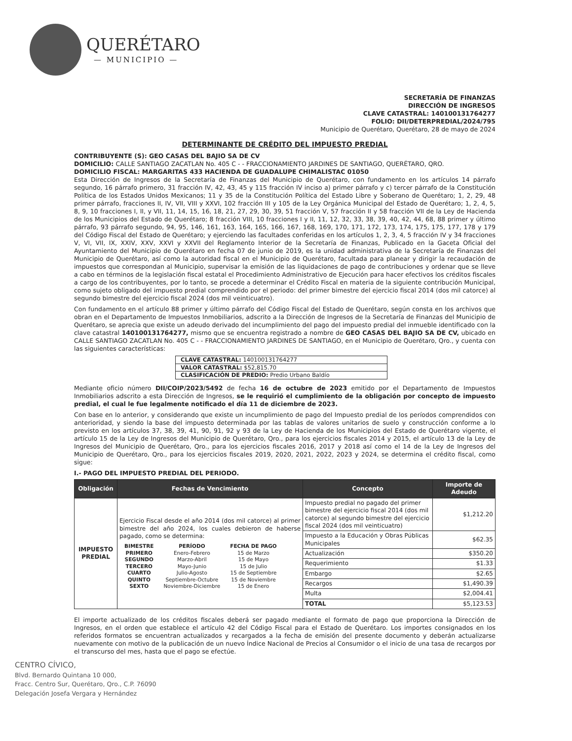QUERÉTARO
— MUNICIPIO —
SECRETARÍA DE FINANZAS
DIRECCIÓN DE INGRESOS
CLAVE CATASTRAL: 140100131764277
FOLIO: DII/DETERPREDIAL/2024/795
Municipio de Querétaro, Querétaro, 28 de mayo de 2024
DETERMINANTE DE CRÉDITO DEL IMPUESTO PREDIAL
CONTRIBUYENTE (S): GEO CASAS DEL BAJIO SA DE CV
DOMICILIO: CALLE SANTIAGO ZACATLAN No. 405 C - - FRACCIONAMIENTO JARDINES DE SANTIAGO, QUERÉTARO, QRO.
DOMICILIO FISCAL: MARGARITAS 433 HACIENDA DE GUADALUPE CHIMALISTAC 01050
Esta Dirección de Ingresos de la Secretaría de Finanzas del Municipio de Querétaro, con fundamento en los artículos 14 párrafo segundo, 16 párrafo primero, 31 fracción IV, 42, 43, 45 y 115 fracción IV inciso a) primer párrafo y c) tercer párrafo de la Constitución Política de los Estados Unidos Mexicanos; 11 y 35 de la Constitución Política del Estado Libre y Soberano de Querétaro; 1, 2, 29, 48 primer párrafo, fracciones II, IV, VII, VIII y XXVI, 102 fracción III y 105 de la Ley Orgánica Municipal del Estado de Querétaro; 1, 2, 4, 5, 8, 9, 10 fracciones I, II, y VII, 11, 14, 15, 16, 18, 21, 27, 29, 30, 39, 51 fracción V, 57 fracción II y 58 fracción VII de la Ley de Hacienda de los Municipios del Estado de Querétaro; 8 fracción VIII, 10 fracciones I y II, 11, 12, 32, 33, 38, 39, 40, 42, 44, 68, 88 primer y último párrafo, 93 párrafo segundo, 94, 95, 146, 161, 163, 164, 165, 166, 167, 168, 169, 170, 171, 172, 173, 174, 175, 175, 177, 178 y 179 del Código Fiscal del Estado de Querétaro; y ejerciendo las facultades conferidas en los artículos 1, 2, 3, 4, 5 fracción IV y 34 fracciones V, VI, VII, IX, XXIV, XXV, XXVI y XXVII del Reglamento Interior de la Secretaría de Finanzas, Publicado en la Gaceta Oficial del Ayuntamiento del Municipio de Querétaro en fecha 07 de junio de 2019, es la unidad administrativa de la Secretaría de Finanzas del Municipio de Querétaro, así como la autoridad fiscal en el Municipio de Querétaro, facultada para planear y dirigir la recaudación de impuestos que correspondan al Municipio, supervisar la emisión de las liquidaciones de pago de contribuciones y ordenar que se lleve a cabo en términos de la legislación fiscal estatal el Procedimiento Administrativo de Ejecución para hacer efectivos los créditos fiscales a cargo de los contribuyentes, por lo tanto, se procede a determinar el Crédito Fiscal en materia de la siguiente contribución Municipal, como sujeto obligado del impuesto predial comprendido por el periodo: del primer bimestre del ejercicio fiscal 2014 (dos mil catorce) al segundo bimestre del ejercicio fiscal 2024 (dos mil veinticuatro).
Con fundamento en el artículo 88 primer y último párrafo del Código Fiscal del Estado de Querétaro, según consta en los archivos que obran en el Departamento de Impuestos Inmobiliarios, adscrito a la Dirección de Ingresos de la Secretaría de Finanzas del Municipio de Querétaro, se aprecia que existe un adeudo derivado del incumplimiento del pago del impuesto predial del inmueble identificado con la clave catastral 140100131764277, mismo que se encuentra registrado a nombre de GEO CASAS DEL BAJIO SA DE CV, ubicado en CALLE SANTIAGO ZACATLAN No. 405 C - - FRACCIONAMIENTO JARDINES DE SANTIAGO, en el Municipio de Querétaro, Qro., y cuenta con las siguientes características:
| CLAVE CATASTRAL: 140100131764277 |
| VALOR CATASTRAL: $52,815.70 |
| CLASIFICACIÓN DE PREDIO: Predio Urbano Baldío |
Mediante oficio número DII/COIP/2023/5492 de fecha 16 de octubre de 2023 emitido por el Departamento de Impuestos Inmobiliarios adscrito a esta Dirección de Ingresos, se le requirió el cumplimiento de la obligación por concepto de impuesto predial, el cual le fue legalmente notificado el día 11 de diciembre de 2023.
Con base en lo anterior, y considerando que existe un incumplimiento de pago del Impuesto predial de los períodos comprendidos con anterioridad, y siendo la base del impuesto determinada por las tablas de valores unitarios de suelo y construcción conforme a lo previsto en los artículos 37, 38, 39, 41, 90, 91, 92 y 93 de la Ley de Hacienda de los Municipios del Estado de Querétaro vigente, el artículo 15 de la Ley de Ingresos del Municipio de Querétaro, Qro., para los ejercicios fiscales 2014 y 2015, el artículo 13 de la Ley de Ingresos del Municipio de Querétaro, Qro., para los ejercicios fiscales 2016, 2017 y 2018 así como el 14 de la Ley de Ingresos del Municipio de Querétaro, Qro., para los ejercicios fiscales 2019, 2020, 2021, 2022, 2023 y 2024, se determina el crédito fiscal, como sigue:
I.- PAGO DEL IMPUESTO PREDIAL DEL PERIODO.
| Obligación | Fechas de Vencimiento | Concepto | Importe de Adeudo |
| --- | --- | --- | --- |
| IMPUESTO PREDIAL | Ejercicio Fiscal desde el año 2014 (dos mil catorce) al primer bimestre del año 2024, los cuales debieron de haberse pagado, como se determina: / BIMESTRE / PERÍODO / FECHA DE PAGO / / PRIMERO / Enero-Febrero / 15 de Marzo / / SEGUNDO / Marzo-Abril / 15 de Mayo / / TERCERO / Mayo-Junio / 15 de Julio / / CUARTO / Julio-Agosto / 15 de Septiembre / / QUINTO / Septiembre-Octubre / 15 de Noviembre / / SEXTO / Noviembre-Diciembre / 15 de Enero / | Impuesto predial no pagado del primer bimestre del ejercicio fiscal 2014 (dos mil catorce) al segundo bimestre del ejercicio fiscal 2024 (dos mil veinticuatro) | $1,212.20 |
| | | Impuesto a la Educación y Obras Públicas Municipales | $62.35 |
| | | Actualización | $350.20 |
| | | Requerimiento | $1.33 |
| | | Embargo | $2.65 |
| | | Recargos | $1,490.39 |
| | | Multa | $2,004.41 |
| | | TOTAL | $5,123.53 |
El importe actualizado de los créditos fiscales deberá ser pagado mediante el formato de pago que proporciona la Dirección de Ingresos, en el orden que establece el artículo 42 del Código Fiscal para el Estado de Querétaro. Los importes consignados en los referidos formatos se encuentran actualizados y recargados a la fecha de emisión del presente documento y deberán actualizarse nuevamente con motivo de la publicación de un nuevo Índice Nacional de Precios al Consumidor o el inicio de una tasa de recargos por el transcurso del mes, hasta que el pago se efectúe.
CENTRO CÍVICO,
Blvd. Bernardo Quintana 10 000,
Fracc. Centro Sur, Querétaro, Qro., C.P. 76090
Delegación Josefa Vergara y Hernández